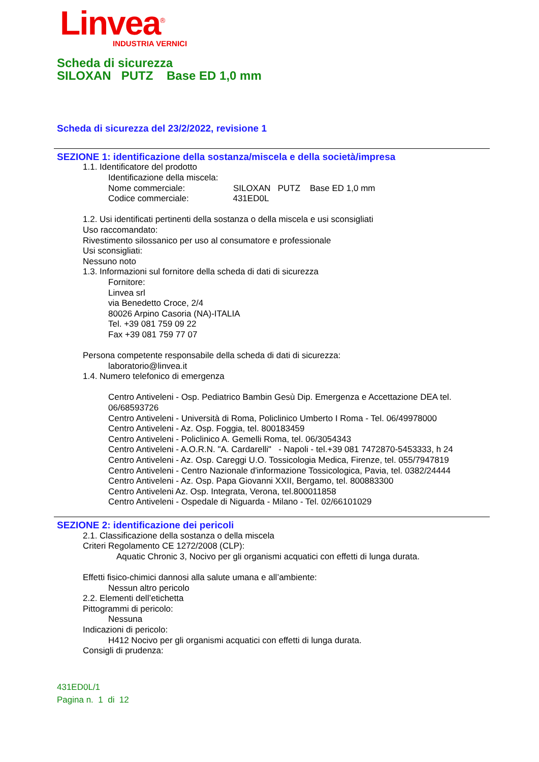Linvea<sup>®</sup>
INDUSTRIA VERNICI
Scheda di sicurezza
SILOXAN PUTZ Base ED 1,0 mm
Scheda di sicurezza del 23/2/2022, revisione 1
SEZIONE 1: identificazione della sostanza/miscela e della società/impresa
1.1. Identificatore del prodotto
Identificazione della miscela:
Nome commerciale: SILOXAN PUTZ Base ED 1,0 mm
Codice commerciale: 431ED0L
1.2. Usi identificati pertinenti della sostanza o della miscela e usi sconsigliati
Uso raccomandato:
Rivestimento silossanico per uso al consumatore e professionale
Usi sconsigliati:
Nessuno noto
1.3. Informazioni sul fornitore della scheda di dati di sicurezza
Fornitore:
Linvea srl
via Benedetto Croce, 2/4
80026 Arpino Casoria (NA)-ITALIA
Tel. +39 081 759 09 22
Fax +39 081 759 77 07
Persona competente responsabile della scheda di dati di sicurezza:
laboratorio@linvea.it
1.4. Numero telefonico di emergenza
Centro Antiveleni - Osp. Pediatrico Bambin Gesù Dip. Emergenza e Accettazione DEA tel. 06/68593726
Centro Antiveleni - Università di Roma, Policlinico Umberto I Roma - Tel. 06/49978000
Centro Antiveleni - Az. Osp. Foggia, tel. 800183459
Centro Antiveleni - Policlinico A. Gemelli Roma, tel. 06/3054343
Centro Antiveleni - A.O.R.N. "A. Cardarelli" - Napoli - tel.+39 081 7472870-5453333, h 24
Centro Antiveleni - Az. Osp. Careggi U.O. Tossicologia Medica, Firenze, tel. 055/7947819
Centro Antiveleni - Centro Nazionale d'informazione Tossicologica, Pavia, tel. 0382/24444
Centro Antiveleni - Az. Osp. Papa Giovanni XXII, Bergamo, tel. 800883300
Centro Antiveleni Az. Osp. Integrata, Verona, tel.800011858
Centro Antiveleni - Ospedale di Niguarda - Milano - Tel. 02/66101029
SEZIONE 2: identificazione dei pericoli
2.1. Classificazione della sostanza o della miscela
Criteri Regolamento CE 1272/2008 (CLP):
Aquatic Chronic 3, Nocivo per gli organismi acquatici con effetti di lunga durata.
Effetti fisico-chimici dannosi alla salute umana e all’ambiente:
Nessun altro pericolo
2.2. Elementi dell’etichetta
Pittogrammi di pericolo:
Nessuna
Indicazioni di pericolo:
H412 Nocivo per gli organismi acquatici con effetti di lunga durata.
Consigli di prudenza:
431ED0L/1
Pagina n. 1 di 12